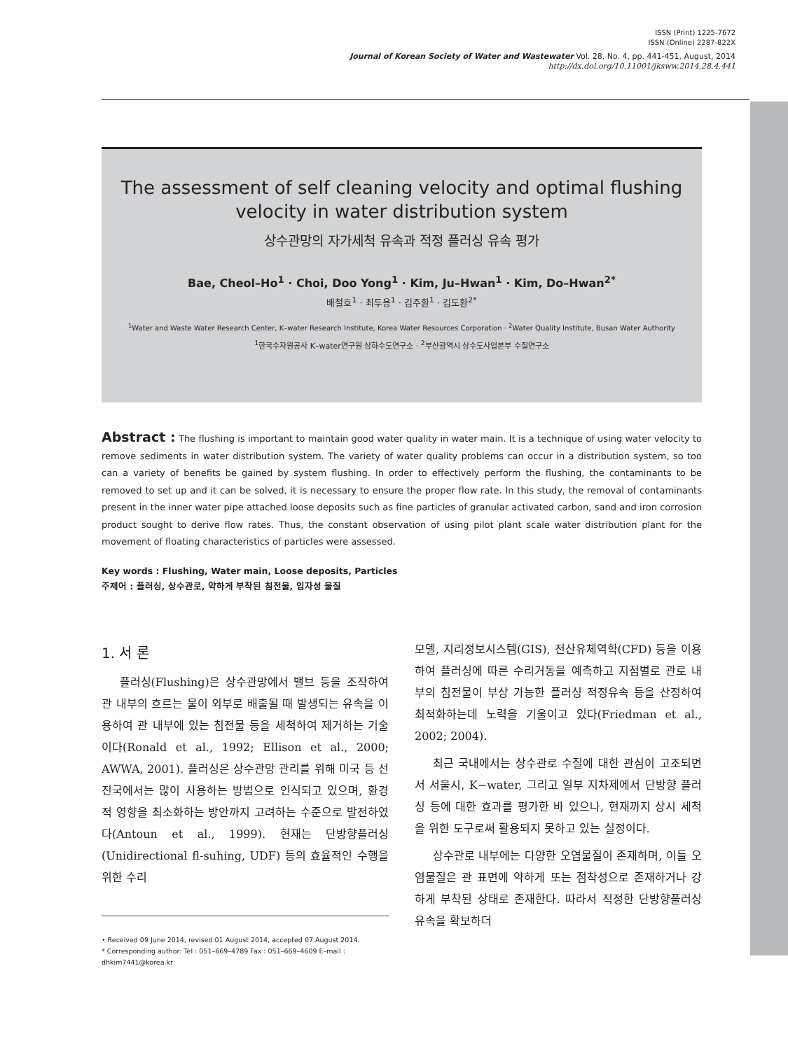ISSN (Print) 1225-7672
ISSN (Online) 2287-822X
Journal of Korean Society of Water and Wastewater Vol. 28, No. 4, pp. 441-451, August, 2014
http://dx.doi.org/10.11001/jksww.2014.28.4.441
The assessment of self cleaning velocity and optimal flushing
velocity in water distribution system
상수관망의 자가세척 유속과 적정 플러싱 유속 평가
Bae, Cheol–Ho<sup>1</sup> · Choi, Doo Yong<sup>1</sup> · Kim, Ju–Hwan<sup>1</sup> · Kim, Do–Hwan<sup>2*</sup>
배철호<sup>1</sup> · 최두용<sup>1</sup> · 김주환<sup>1</sup> · 김도환<sup>2*</sup>
<sup>1</sup> Water and Waste Water Research Center, K–water Research Institute, Korea Water Resources Corporation · <sup>2</sup>Water Quality Institute, Busan Water Authority
<sup>1</sup> 한국수자원공사 K–water연구원 상하수도연구소 · <sup>2</sup>부산광역시 상수도사업본부 수질연구소
Abstract : The flushing is important to maintain good water quality in water main. It is a technique of using water velocity to remove sediments in water distribution system. The variety of water quality problems can occur in a distribution system, so too can a variety of benefits be gained by system flushing. In order to effectively perform the flushing, the contaminants to be removed to set up and it can be solved, it is necessary to ensure the proper flow rate. In this study, the removal of contaminants present in the inner water pipe attached loose deposits such as fine particles of granular activated carbon, sand and iron corrosion product sought to derive flow rates. Thus, the constant observation of using pilot plant scale water distribution plant for the movement of floating characteristics of particles were assessed.
Key words : Flushing, Water main, Loose deposits, Particles
주제어 : 플러싱, 상수관로, 약하게 부착된 침전물, 입자성 물질
1. 서 론
플러싱(Flushing)은 상수관망에서 밸브 등을 조작하여 관 내부의 흐르는 물이 외부로 배출될 때 발생되는 유속을 이용하여 관 내부에 있는 침전물 등을 세척하여 제거하는 기술이다(Ronald et al., 1992; Ellison et al., 2000; AWWA, 2001). 플러싱은 상수관망 관리를 위해 미국 등 선진국에서는 많이 사용하는 방법으로 인식되고 있으며, 환경적 영향을 최소화하는 방안까지 고려하는 수준으로 발전하였다(Antoun et al., 1999). 현재는 단방향플러싱(Unidirectional fl-suhing, UDF) 등의 효율적인 수행을 위한 수리
• Received 09 June 2014, revised 01 August 2014, accepted 07 August 2014.
* Corresponding author: Tel : 051–669–4789 Fax : 051–669–4609 E–mail : dhkim7441@korea.kr
모델, 지리정보시스템(GIS), 전산유체역학(CFD) 등을 이용하여 플러싱에 따른 수리거동을 예측하고 지점별로 관로 내부의 침전물이 부상 가능한 플러싱 적정유속 등을 산정하여 최적화하는데 노력을 기울이고 있다(Friedman et al., 2002; 2004).
최근 국내에서는 상수관로 수질에 대한 관심이 고조되면서 서울시, K−water, 그리고 일부 지차제에서 단방향 플러싱 등에 대한 효과를 평가한 바 있으나, 현재까지 상시 세척을 위한 도구로써 활용되지 못하고 있는 실정이다.
상수관로 내부에는 다양한 오염물질이 존재하며, 이들 오염물질은 관 표면에 약하게 또는 점착성으로 존재하거나 강하게 부착된 상태로 존재한다. 따라서 적정한 단방향플러싱 유속을 확보하더